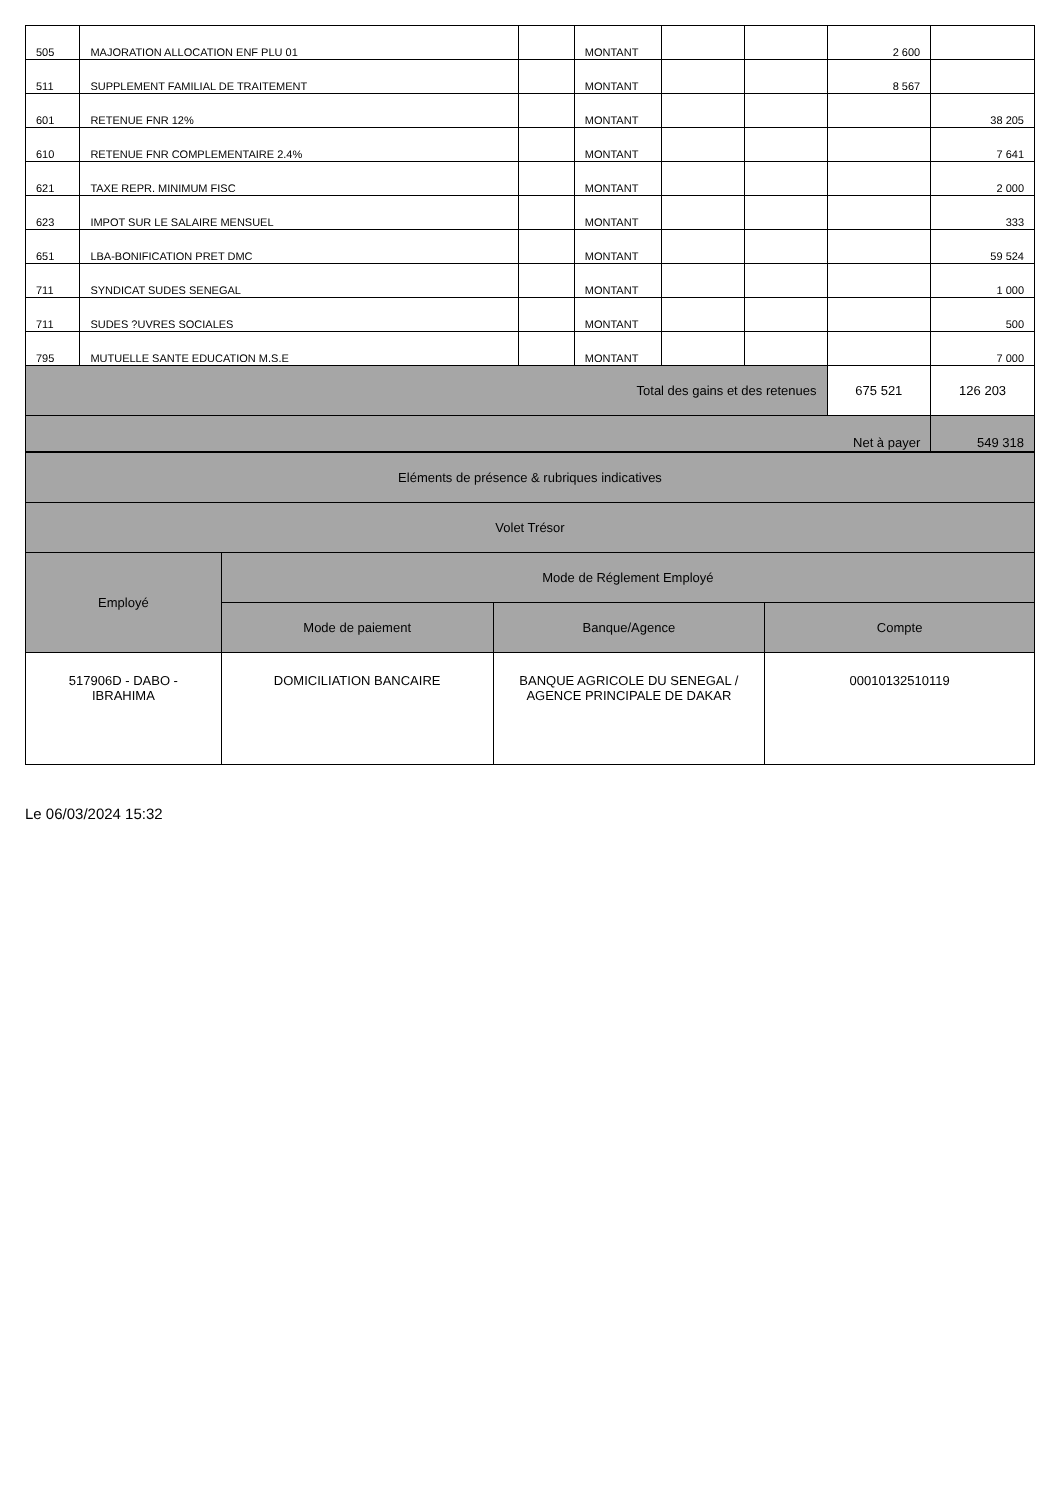| 505 | MAJORATION ALLOCATION ENF PLU 01 | | MONTANT | | | 2 600 | |
| 511 | SUPPLEMENT FAMILIAL DE TRAITEMENT | | MONTANT | | | 8 567 | |
| 601 | RETENUE FNR 12% | | MONTANT | | | | 38 205 |
| 610 | RETENUE FNR COMPLEMENTAIRE 2.4% | | MONTANT | | | | 7 641 |
| 621 | TAXE REPR. MINIMUM FISC | | MONTANT | | | | 2 000 |
| 623 | IMPOT SUR LE SALAIRE MENSUEL | | MONTANT | | | | 333 |
| 651 | LBA-BONIFICATION PRET DMC | | MONTANT | | | | 59 524 |
| 711 | SYNDICAT SUDES SENEGAL | | MONTANT | | | | 1 000 |
| 711 | SUDES ?UVRES SOCIALES | | MONTANT | | | | 500 |
| 795 | MUTUELLE SANTE EDUCATION M.S.E | | MONTANT | | | | 7 000 |
| Total des gains et des retenues | | | | | | 675 521 | 126 203 |
| Net à payer | | | | | | | 549 318 |
| Eléments de présence & rubriques indicatives | | | |
| Volet Trésor | | | |
| Employé | Mode de Réglement Employé | | |
| | Mode de paiement | Banque/Agence | Compte |
| 517906D - DABO - IBRAHIMA | DOMICILIATION BANCAIRE | BANQUE AGRICOLE DU SENEGAL / AGENCE PRINCIPALE DE DAKAR | 00010132510119 |
Le 06/03/2024 15:32